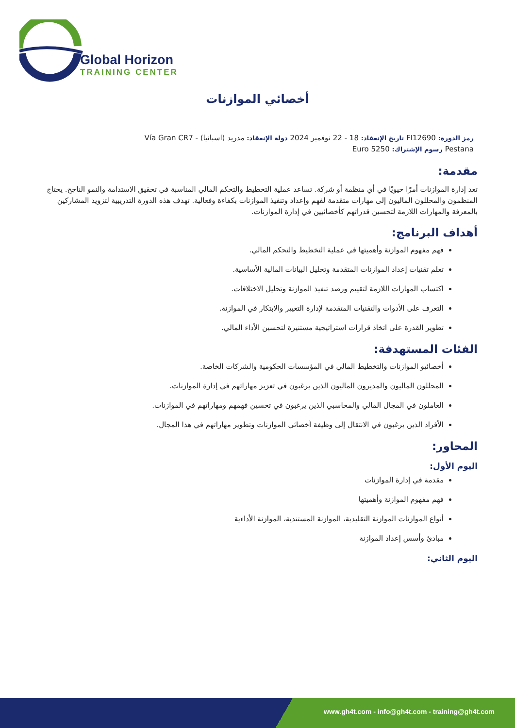Global Horizon
TRAINING CENTER
أخصائي الموازنات
رمز الدورة: FI12690 تاريخ الإنعقاد: 18 - 22 نوفمبر 2024 دولة الإنعقاد: مدريد (اسبانيا) - Vía Gran CR7 Pestana رسوم الإشتراك: 5250 Euro
مقدمة:
تعد إدارة الموازنات أمرًا حيويًا في أي منظمة أو شركة. تساعد عملية التخطيط والتحكم المالي المناسبة في تحقيق الاستدامة والنمو الناجح. يحتاج المنظمون والمحللون الماليون إلى مهارات متقدمة لفهم وإعداد وتنفيذ الموازنات بكفاءة وفعالية. تهدف هذه الدورة التدريبية لتزويد المشاركين بالمعرفة والمهارات اللازمة لتحسين قدراتهم كأخصائيين في إدارة الموازنات.
أهداف البرنامج:
فهم مفهوم الموازنة وأهميتها في عملية التخطيط والتحكم المالي.
تعلم تقنيات إعداد الموازنات المتقدمة وتحليل البيانات المالية الأساسية.
اكتساب المهارات اللازمة لتقييم ورصد تنفيذ الموازنة وتحليل الاختلافات.
التعرف على الأدوات والتقنيات المتقدمة لإدارة التغيير والابتكار في الموازنة.
تطوير القدرة على اتخاذ قرارات استراتيجية مستنيرة لتحسين الأداء المالي.
الفئات المستهدفة:
أخصائيو الموازنات والتخطيط المالي في المؤسسات الحكومية والشركات الخاصة.
المحللون الماليون والمديرون الماليون الذين يرغبون في تعزيز مهاراتهم في إدارة الموازنات.
العاملون في المجال المالي والمحاسبي الذين يرغبون في تحسين فهمهم ومهاراتهم في الموازنات.
الأفراد الذين يرغبون في الانتقال إلى وظيفة أخصائي الموازنات وتطوير مهاراتهم في هذا المجال.
المحاور:
اليوم الأول:
مقدمة في إدارة الموازنات
فهم مفهوم الموازنة وأهميتها
أنواع الموازنات الموازنة التقليدية، الموازنة المستندية، الموازنة الأداءية
مبادئ وأسس إعداد الموازنة
اليوم الثاني:
www.gh4t.com - info@gh4t.com - training@gh4t.com